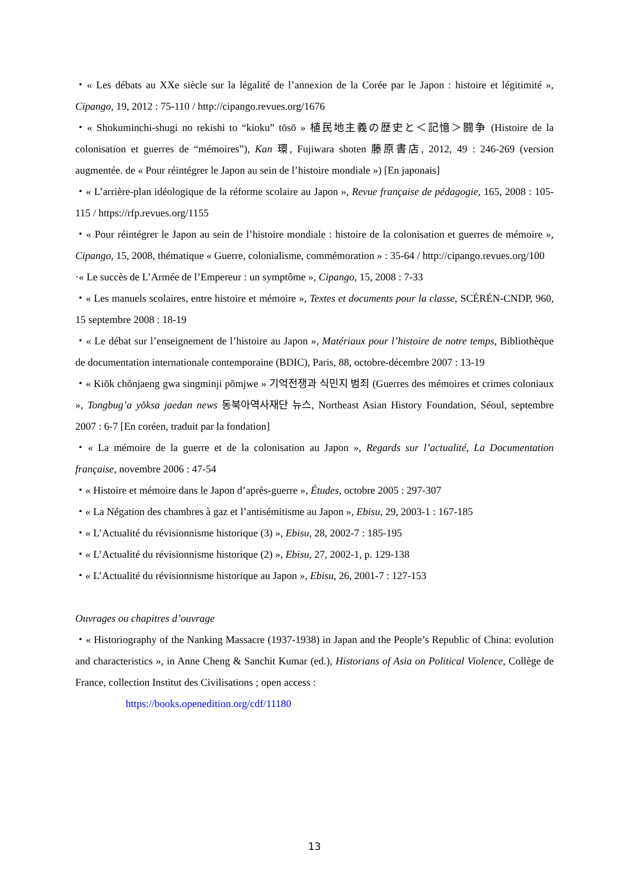・« Les débats au XXe siècle sur la légalité de l’annexion de la Corée par le Japon : histoire et légitimité », Cipango, 19, 2012 : 75-110 / http://cipango.revues.org/1676
・« Shokuminchi-shugi no rekishi to “kioku” tōsō » 植民地主義の歴史と＜記憶＞闘争 (Histoire de la colonisation et guerres de “mémoires”), Kan 環, Fujiwara shoten 藤原書店, 2012, 49 : 246-269 (version augmentée. de « Pour réintégrer le Japon au sein de l’histoire mondiale ») [En japonais]
・« L’arrière-plan idéologique de la réforme scolaire au Japon », Revue française de pédagogie, 165, 2008 : 105-115 / https://rfp.revues.org/1155
・« Pour réintégrer le Japon au sein de l’histoire mondiale : histoire de la colonisation et guerres de mémoire », Cipango, 15, 2008, thématique « Guerre, colonialisme, commémoration » : 35-64 / http://cipango.revues.org/100
·« Le succès de L’Armée de l’Empereur : un symptôme », Cipango, 15, 2008 : 7-33
・« Les manuels scolaires, entre histoire et mémoire », Textes et documents pour la classe, SCÉRÉN-CNDP, 960, 15 septembre 2008 : 18-19
・« Le débat sur l’enseignement de l’histoire au Japon », Matériaux pour l’histoire de notre temps, Bibliothèque de documentation internationale contemporaine (BDIC), Paris, 88, octobre-décembre 2007 : 13-19
・« Kiŏk chŏnjaeng gwa singminji pŏmjwe » 기억전쟁과 식민지 범죄 (Guerres des mémoires et crimes coloniaux », Tongbug’a yŏksa jaedan news 동북아역사재단 뉴스, Northeast Asian History Foundation, Séoul, septembre 2007 : 6-7 [En coréen, traduit par la fondation]
・« La mémoire de la guerre et de la colonisation au Japon », Regards sur l’actualité, La Documentation française, novembre 2006 : 47-54
・« Histoire et mémoire dans le Japon d’après-guerre », Études, octobre 2005 : 297-307
・« La Négation des chambres à gaz et l’antisémitisme au Japon », Ebisu, 29, 2003-1 : 167-185
・« L’Actualité du révisionnisme historique (3) », Ebisu, 28, 2002-7 : 185-195
・« L’Actualité du révisionnisme historique (2) », Ebisu, 27, 2002-1, p. 129-138
・« L’Actualité du révisionnisme historique au Japon », Ebisu, 26, 2001-7 : 127-153
Ouvrages ou chapitres d’ouvrage
・« Historiography of the Nanking Massacre (1937-1938) in Japan and the People’s Republic of China: evolution and characteristics », in Anne Cheng & Sanchit Kumar (ed.), Historians of Asia on Political Violence, Collège de France, collection Institut des Civilisations ; open access :
https://books.openedition.org/cdf/11180
13